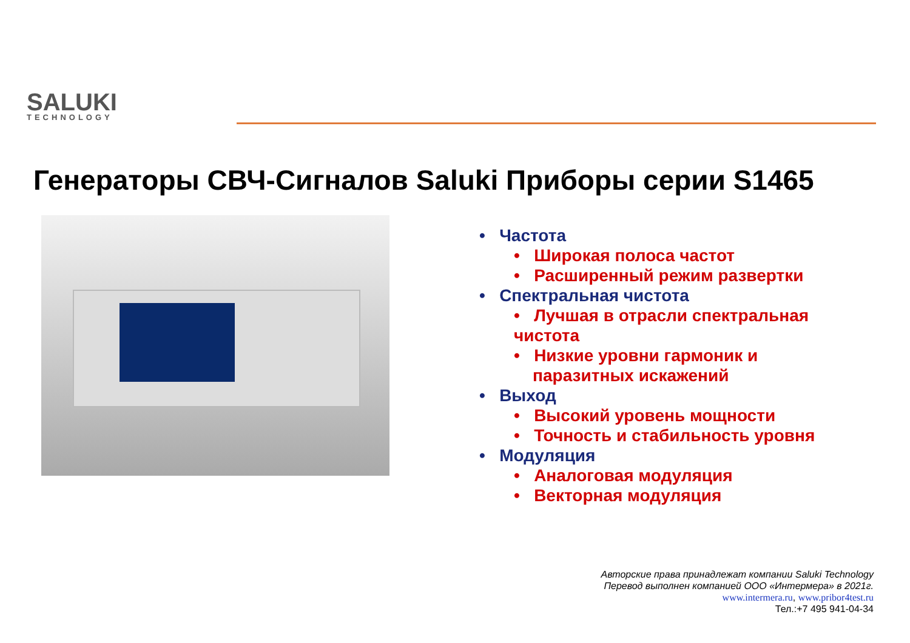SALUKI
TECHNOLOGY
Генераторы СВЧ-Сигналов Saluki Приборы серии S1465
• Частота
• Широкая полоса частот
• Расширенный режим развертки
• Спектральная чистота
• Лучшая в отрасли спектральная
чистота
• Низкие уровни гармоник и
паразитных искажений
• Выход
• Высокий уровень мощности
• Точность и стабильность уровня
• Модуляция
• Аналоговая модуляция
• Векторная модуляция
Авторские права принадлежат компании Saluki Technology
Перевод выполнен компанией ООО «Интермера» в 2021г.
www.intermera.ru, www.pribor4test.ru
Тел.:+7 495 941-04-34